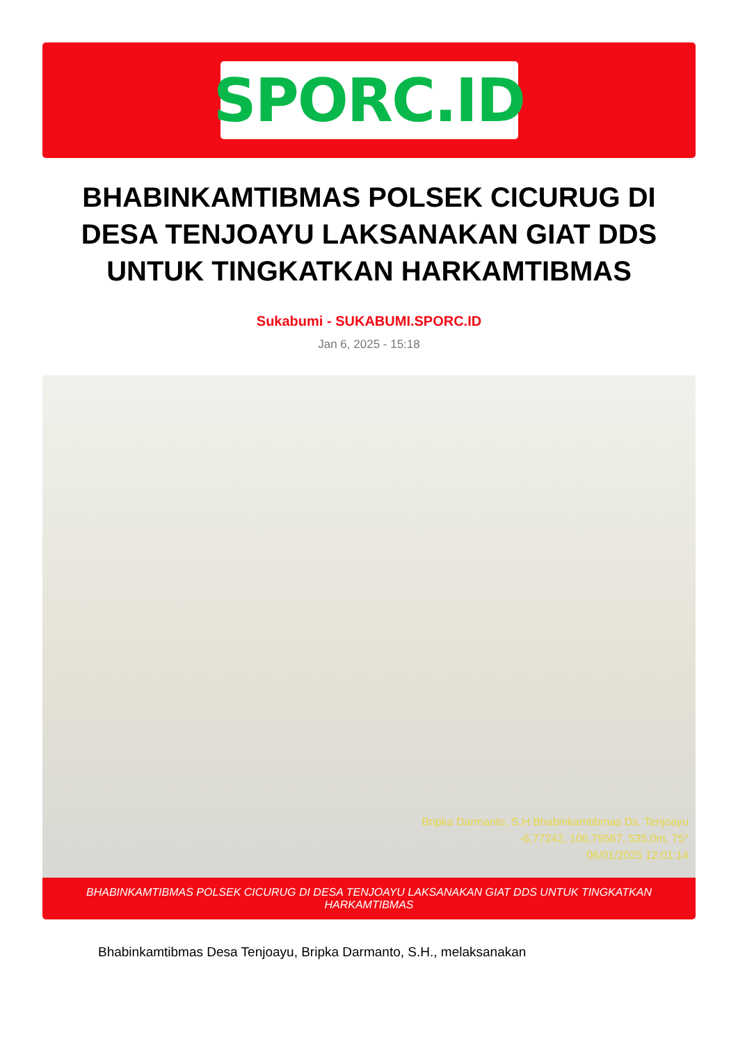SPORC.ID
BHABINKAMTIBMAS POLSEK CICURUG DI DESA TENJOAYU LAKSANAKAN GIAT DDS UNTUK TINGKATKAN HARKAMTIBMAS
Sukabumi - SUKABUMI.SPORC.ID
Jan 6, 2025 - 15:18
Bripka Darmanto, S.H Bhabinkamtibmas Ds. Tenjoayu
-6,77242, 106,79567, 535,0m, 75°
06/01/2025 12:01:14
BHABINKAMTIBMAS POLSEK CICURUG DI DESA TENJOAYU LAKSANAKAN GIAT DDS UNTUK TINGKATKAN HARKAMTIBMAS
Bhabinkamtibmas Desa Tenjoayu, Bripka Darmanto, S.H., melaksanakan